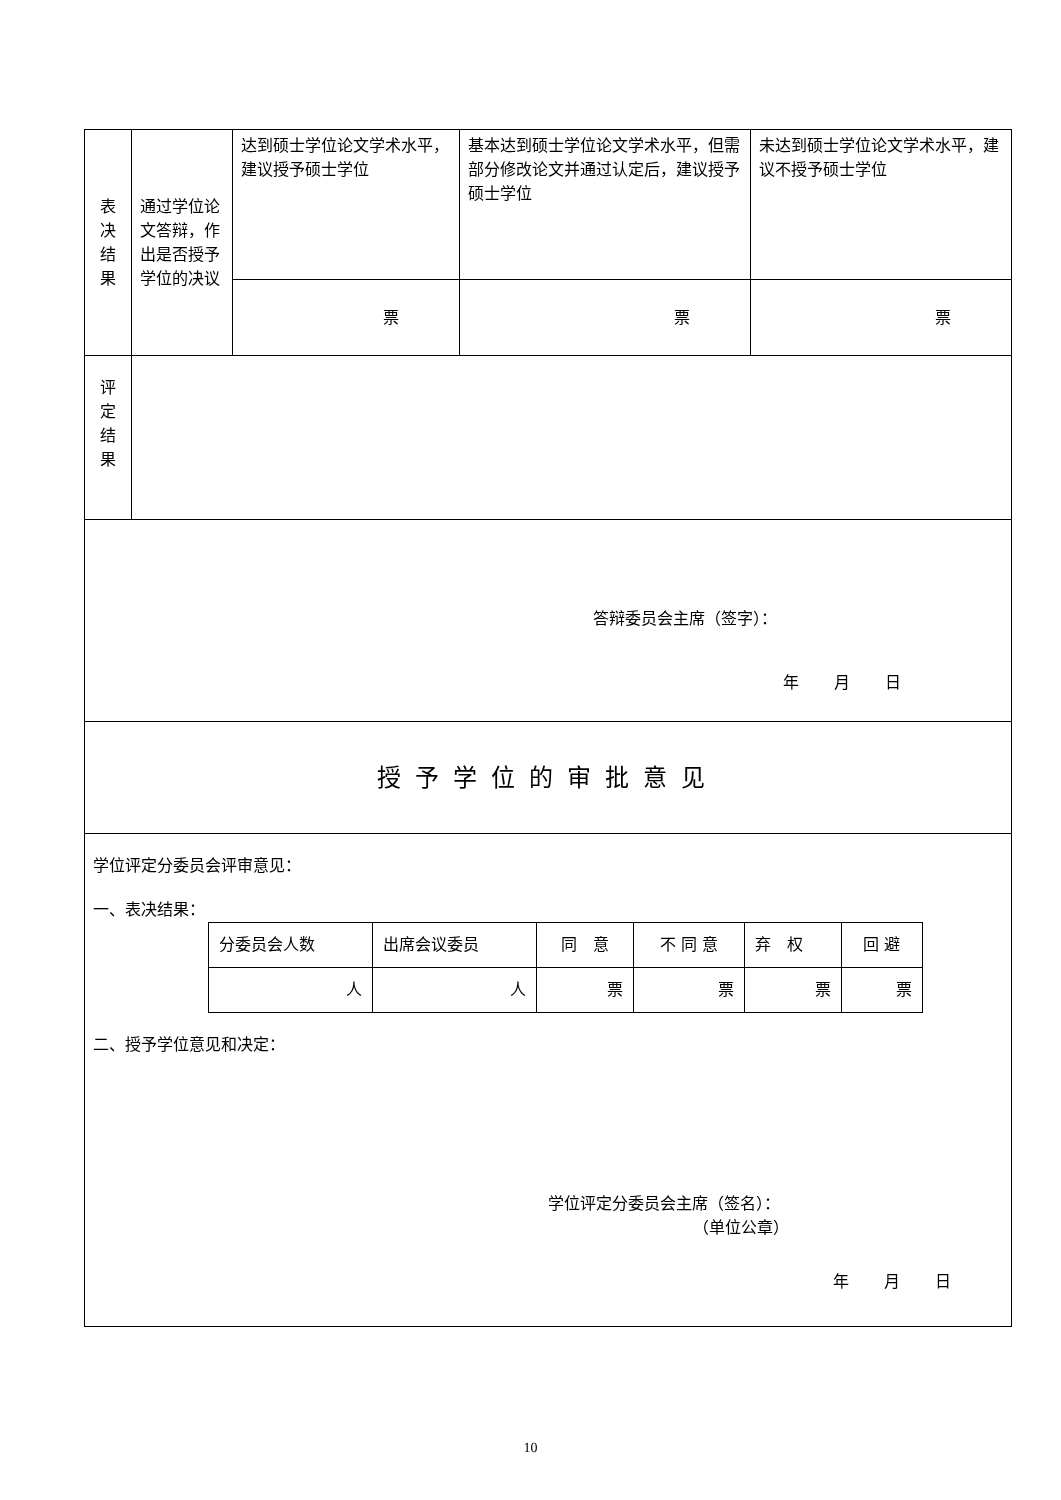| 表 决 结 果 | 通过学位论文答辩，作出是否授予学位的决议 | 达到硕士学位论文学术水平，建议授予硕士学位 | 基本达到硕士学位论文学术水平，但需部分修改论文并通过认定后，建议授予硕士学位 | 未达到硕士学位论文学术水平，建议不授予硕士学位 |
| | | 票 | 票 | 票 |
| 评 定 结 果 | | | | |
| 答辩委员会主席（签字）： 年 月 日 | | | | |
| 授予学位的审批意见 | | | | |
| 学位评定分委员会评审意见： 一、表决结果： / 分委员会人数 / 出席会议委员 / 同 意 / 不 同 意 / 弃 权 / 回 避 / / 人 / 人 / 票 / 票 / 票 / 票 / 二、授予学位意见和决定： 学位评定分委员会主席（签名）： （单位公章） 年 月 日 | | | | |
10